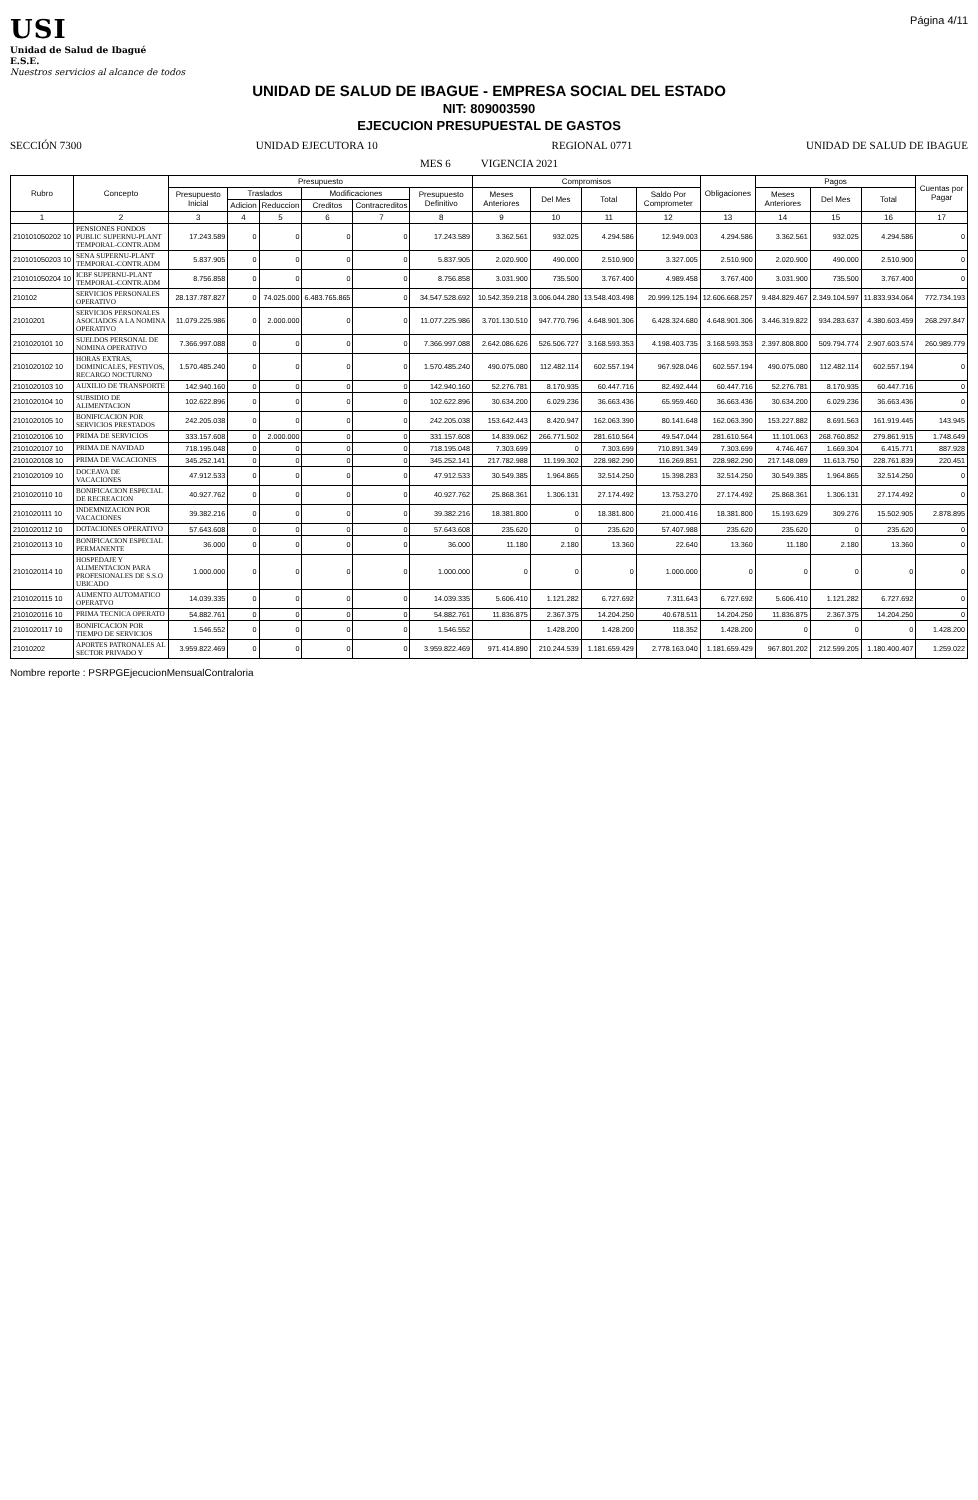USI
Unidad de Salud de Ibagué
E.S.E.
Nuestros servicios al alcance de todos
Página 4/11
UNIDAD DE SALUD DE IBAGUE - EMPRESA SOCIAL DEL ESTADO
NIT: 809003590
EJECUCION PRESUPUESTAL DE GASTOS
SECCIÓN 7300 UNIDAD EJECUTORA 10 REGIONAL 0771 UNIDAD DE SALUD DE IBAGUE
MES 6 VIGENCIA 2021
| Rubro | Concepto | Presupuesto | | | | | | Compromisos | | | | Obligaciones | Pagos | | | Cuentas por Pagar |
| --- | --- | --- | --- | --- | --- | --- | --- | --- | --- | --- | --- | --- | --- | --- | --- | --- |
| | | Presupuesto Inicial | Traslados | | Modificaciones | | Presupuesto Definitivo | Meses Anteriores | Del Mes | Total | Saldo Por Comprometer | | Meses Anteriores | Del Mes | Total | |
| | | | Adicion | Reduccion | Creditos | Contracreditos | | | | | | | | | | |
| 1 | 2 | 3 | 4 | 5 | 6 | 7 | 8 | 9 | 10 | 11 | 12 | 13 | 14 | 15 | 16 | 17 |
| 210101050202 10 | PENSIONES FONDOS PUBLIC SUPERNU-PLANT TEMPORAL-CONTR.ADM | 17.243.589 | 0 | 0 | 0 | 0 | 17.243.589 | 3.362.561 | 932.025 | 4.294.586 | 12.949.003 | 4.294.586 | 3.362.561 | 932.025 | 4.294.586 | 0 |
| 210101050203 10 | SENA SUPERNU-PLANT TEMPORAL-CONTR.ADM | 5.837.905 | 0 | 0 | 0 | 0 | 5.837.905 | 2.020.900 | 490.000 | 2.510.900 | 3.327.005 | 2.510.900 | 2.020.900 | 490.000 | 2.510.900 | 0 |
| 210101050204 10 | ICBF SUPERNU-PLANT TEMPORAL-CONTR.ADM | 8.756.858 | 0 | 0 | 0 | 0 | 8.756.858 | 3.031.900 | 735.500 | 3.767.400 | 4.989.458 | 3.767.400 | 3.031.900 | 735.500 | 3.767.400 | 0 |
| 210102 | SERVICIOS PERSONALES OPERATIVO | 28.137.787.827 | 0 | 74.025.000 | 6.483.765.865 | 0 | 34.547.528.692 | 10.542.359.218 | 3.006.044.280 | 13.548.403.498 | 20.999.125.194 | 12.606.668.257 | 9.484.829.467 | 2.349.104.597 | 11.833.934.064 | 772.734.193 |
| 21010201 | SERVICIOS PERSONALES ASOCIADOS A LA NOMINA OPERATIVO | 11.079.225.986 | 0 | 2.000.000 | 0 | 0 | 11.077.225.986 | 3.701.130.510 | 947.770.796 | 4.648.901.306 | 6.428.324.680 | 4.648.901.306 | 3.446.319.822 | 934.283.637 | 4.380.603.459 | 268.297.847 |
| 2101020101 10 | SUELDOS PERSONAL DE NOMINA OPERATIVO | 7.366.997.088 | 0 | 0 | 0 | 0 | 7.366.997.088 | 2.642.086.626 | 526.506.727 | 3.168.593.353 | 4.198.403.735 | 3.168.593.353 | 2.397.808.800 | 509.794.774 | 2.907.603.574 | 260.989.779 |
| 2101020102 10 | HORAS EXTRAS, DOMINICALES, FESTIVOS, RECARGO NOCTURNO | 1.570.485.240 | 0 | 0 | 0 | 0 | 1.570.485.240 | 490.075.080 | 112.482.114 | 602.557.194 | 967.928.046 | 602.557.194 | 490.075.080 | 112.482.114 | 602.557.194 | 0 |
| 2101020103 10 | AUXILIO DE TRANSPORTE | 142.940.160 | 0 | 0 | 0 | 0 | 142.940.160 | 52.276.781 | 8.170.935 | 60.447.716 | 82.492.444 | 60.447.716 | 52.276.781 | 8.170.935 | 60.447.716 | 0 |
| 2101020104 10 | SUBSIDIO DE ALIMENTACION | 102.622.896 | 0 | 0 | 0 | 0 | 102.622.896 | 30.634.200 | 6.029.236 | 36.663.436 | 65.959.460 | 36.663.436 | 30.634.200 | 6.029.236 | 36.663.436 | 0 |
| 2101020105 10 | BONIFICACION POR SERVICIOS PRESTADOS | 242.205.038 | 0 | 0 | 0 | 0 | 242.205.038 | 153.642.443 | 8.420.947 | 162.063.390 | 80.141.648 | 162.063.390 | 153.227.882 | 8.691.563 | 161.919.445 | 143.945 |
| 2101020106 10 | PRIMA DE SERVICIOS | 333.157.608 | 0 | 2.000.000 | 0 | 0 | 331.157.608 | 14.839.062 | 266.771.502 | 281.610.564 | 49.547.044 | 281.610.564 | 11.101.063 | 268.760.852 | 279.861.915 | 1.748.649 |
| 2101020107 10 | PRIMA DE NAVIDAD | 718.195.048 | 0 | 0 | 0 | 0 | 718.195.048 | 7.303.699 | 0 | 7.303.699 | 710.891.349 | 7.303.699 | 4.746.467 | 1.669.304 | 6.415.771 | 887.928 |
| 2101020108 10 | PRIMA DE VACACIONES | 345.252.141 | 0 | 0 | 0 | 0 | 345.252.141 | 217.782.988 | 11.199.302 | 228.982.290 | 116.269.851 | 228.982.290 | 217.148.089 | 11.613.750 | 228.761.839 | 220.451 |
| 2101020109 10 | DOCEAVA DE VACACIONES | 47.912.533 | 0 | 0 | 0 | 0 | 47.912.533 | 30.549.385 | 1.964.865 | 32.514.250 | 15.398.283 | 32.514.250 | 30.549.385 | 1.964.865 | 32.514.250 | 0 |
| 2101020110 10 | BONIFICACION ESPECIAL DE RECREACION | 40.927.762 | 0 | 0 | 0 | 0 | 40.927.762 | 25.868.361 | 1.306.131 | 27.174.492 | 13.753.270 | 27.174.492 | 25.868.361 | 1.306.131 | 27.174.492 | 0 |
| 2101020111 10 | INDEMNIZACION POR VACACIONES | 39.382.216 | 0 | 0 | 0 | 0 | 39.382.216 | 18.381.800 | 0 | 18.381.800 | 21.000.416 | 18.381.800 | 15.193.629 | 309.276 | 15.502.905 | 2.878.895 |
| 2101020112 10 | DOTACIONES OPERATIVO | 57.643.608 | 0 | 0 | 0 | 0 | 57.643.608 | 235.620 | 0 | 235.620 | 57.407.988 | 235.620 | 235.620 | 0 | 235.620 | 0 |
| 2101020113 10 | BONIFICACION ESPECIAL PERMANENTE | 36.000 | 0 | 0 | 0 | 0 | 36.000 | 11.180 | 2.180 | 13.360 | 22.640 | 13.360 | 11.180 | 2.180 | 13.360 | 0 |
| 2101020114 10 | HOSPEDAJE Y ALIMENTACION PARA PROFESIONALES DE S.S.O UBICADO | 1.000.000 | 0 | 0 | 0 | 0 | 1.000.000 | 0 | 0 | 0 | 1.000.000 | 0 | 0 | 0 | 0 | 0 |
| 2101020115 10 | AUMENTO AUTOMATICO OPERATVO | 14.039.335 | 0 | 0 | 0 | 0 | 14.039.335 | 5.606.410 | 1.121.282 | 6.727.692 | 7.311.643 | 6.727.692 | 5.606.410 | 1.121.282 | 6.727.692 | 0 |
| 2101020116 10 | PRIMA TECNICA OPERATO | 54.882.761 | 0 | 0 | 0 | 0 | 54.882.761 | 11.836.875 | 2.367.375 | 14.204.250 | 40.678.511 | 14.204.250 | 11.836.875 | 2.367.375 | 14.204.250 | 0 |
| 2101020117 10 | BONIFICACION POR TIEMPO DE SERVICIOS | 1.546.552 | 0 | 0 | 0 | 0 | 1.546.552 | | 1.428.200 | 1.428.200 | 118.352 | 1.428.200 | 0 | 0 | 0 | 1.428.200 |
| 21010202 | APORTES PATRONALES AL SECTOR PRIVADO Y | 3.959.822.469 | 0 | 0 | 0 | 0 | 3.959.822.469 | 971.414.890 | 210.244.539 | 1.181.659.429 | 2.778.163.040 | 1.181.659.429 | 967.801.202 | 212.599.205 | 1.180.400.407 | 1.259.022 |
Nombre reporte : PSRPGEjecucionMensualContraloria